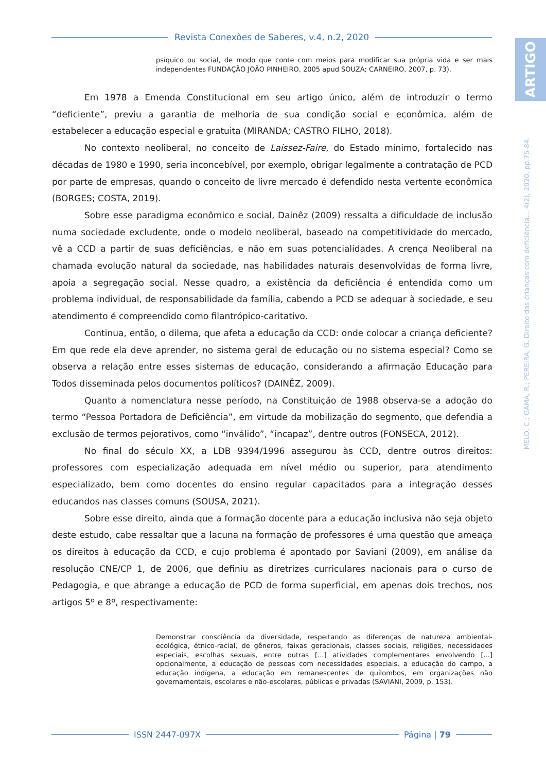Revista Conexões de Saberes, v.4, n.2, 2020
ARTIGO
MELO, C.; GAMA, R.; PEREIRA, G. Direito das crianças com deficiência... 4(2), 2020, pp.75-84.
psíquico ou social, de modo que conte com meios para modificar sua própria vida e ser mais independentes FUNDAÇÃO JOÃO PINHEIRO, 2005 apud SOUZA; CARNEIRO, 2007, p. 73).
Em 1978 a Emenda Constitucional em seu artigo único, além de introduzir o termo “deficiente”, previu a garantia de melhoria de sua condição social e econômica, além de estabelecer a educação especial e gratuita (MIRANDA; CASTRO FILHO, 2018).
No contexto neoliberal, no conceito de Laissez-Faire, do Estado mínimo, fortalecido nas décadas de 1980 e 1990, seria inconcebível, por exemplo, obrigar legalmente a contratação de PCD por parte de empresas, quando o conceito de livre mercado é defendido nesta vertente econômica (BORGES; COSTA, 2019).
Sobre esse paradigma econômico e social, Dainêz (2009) ressalta a dificuldade de inclusão numa sociedade excludente, onde o modelo neoliberal, baseado na competitividade do mercado, vê a CCD a partir de suas deficiências, e não em suas potencialidades. A crença Neoliberal na chamada evolução natural da sociedade, nas habilidades naturais desenvolvidas de forma livre, apoia a segregação social. Nesse quadro, a existência da deficiência é entendida como um problema individual, de responsabilidade da família, cabendo a PCD se adequar à sociedade, e seu atendimento é compreendido como filantrópico-caritativo.
Continua, então, o dilema, que afeta a educação da CCD: onde colocar a criança deficiente? Em que rede ela deve aprender, no sistema geral de educação ou no sistema especial? Como se observa a relação entre esses sistemas de educação, considerando a afirmação Educação para Todos disseminada pelos documentos políticos? (DAINÊZ, 2009).
Quanto a nomenclatura nesse período, na Constituição de 1988 observa-se a adoção do termo “Pessoa Portadora de Deficiência”, em virtude da mobilização do segmento, que defendia a exclusão de termos pejorativos, como “inválido”, “incapaz”, dentre outros (FONSECA, 2012).
No final do século XX, a LDB 9394/1996 assegurou às CCD, dentre outros direitos: professores com especialização adequada em nível médio ou superior, para atendimento especializado, bem como docentes do ensino regular capacitados para a integração desses educandos nas classes comuns (SOUSA, 2021).
Sobre esse direito, ainda que a formação docente para a educação inclusiva não seja objeto deste estudo, cabe ressaltar que a lacuna na formação de professores é uma questão que ameaça os direitos à educação da CCD, e cujo problema é apontado por Saviani (2009), em análise da resolução CNE/CP 1, de 2006, que definiu as diretrizes curriculares nacionais para o curso de Pedagogia, e que abrange a educação de PCD de forma superficial, em apenas dois trechos, nos artigos 5º e 8º, respectivamente:
Demonstrar consciência da diversidade, respeitando as diferenças de natureza ambiental-ecológica, étnico-racial, de gêneros, faixas geracionais, classes sociais, religiões, necessidades especiais, escolhas sexuais, entre outras [...] atividades complementares envolvendo [...] opcionalmente, a educação de pessoas com necessidades especiais, a educação do campo, a educação indígena, a educação em remanescentes de quilombos, em organizações não governamentais, escolares e não-escolares, públicas e privadas (SAVIANI, 2009, p. 153).
ISSN 2447-097X Página | 79